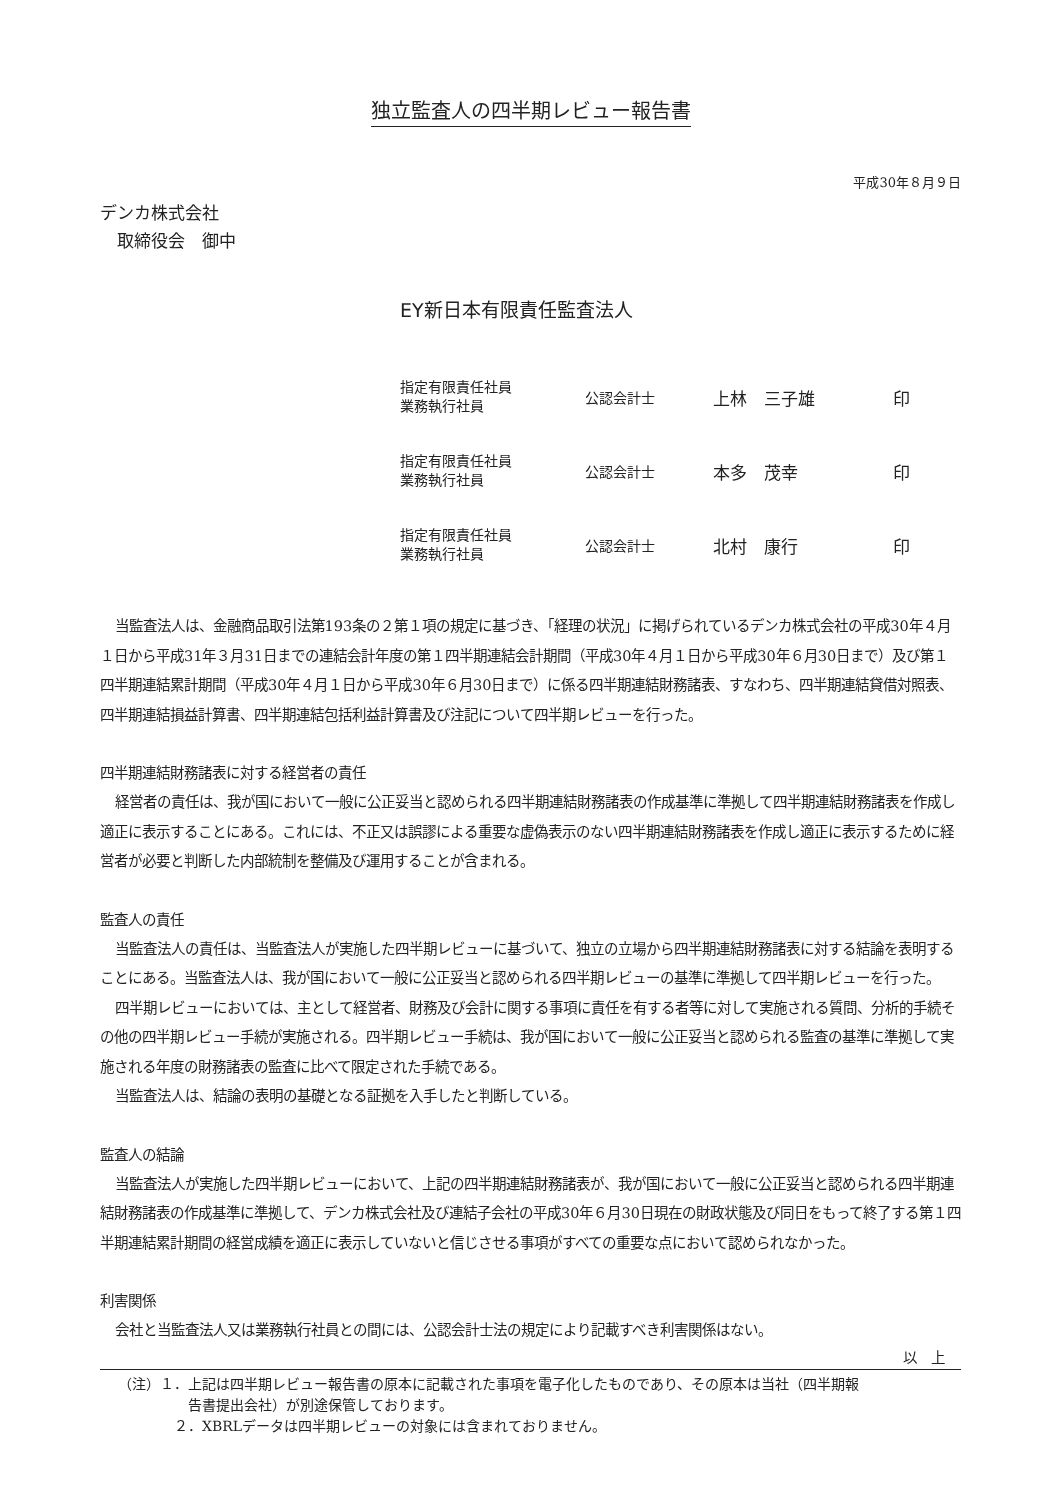独立監査人の四半期レビュー報告書
平成30年８月９日
デンカ株式会社
　取締役会　御中
EY新日本有限責任監査法人
| 指定有限責任社員 業務執行社員 | 公認会計士 | 上林 三子雄 | 印 |
| 指定有限責任社員 業務執行社員 | 公認会計士 | 本多 茂幸 | 印 |
| 指定有限責任社員 業務執行社員 | 公認会計士 | 北村 康行 | 印 |
当監査法人は、金融商品取引法第193条の２第１項の規定に基づき、「経理の状況」に掲げられているデンカ株式会社の平成30年４月１日から平成31年３月31日までの連結会計年度の第１四半期連結会計期間（平成30年４月１日から平成30年６月30日まで）及び第１四半期連結累計期間（平成30年４月１日から平成30年６月30日まで）に係る四半期連結財務諸表、すなわち、四半期連結貸借対照表、四半期連結損益計算書、四半期連結包括利益計算書及び注記について四半期レビューを行った。
四半期連結財務諸表に対する経営者の責任
経営者の責任は、我が国において一般に公正妥当と認められる四半期連結財務諸表の作成基準に準拠して四半期連結財務諸表を作成し適正に表示することにある。これには、不正又は誤謬による重要な虚偽表示のない四半期連結財務諸表を作成し適正に表示するために経営者が必要と判断した内部統制を整備及び運用することが含まれる。
監査人の責任
当監査法人の責任は、当監査法人が実施した四半期レビューに基づいて、独立の立場から四半期連結財務諸表に対する結論を表明することにある。当監査法人は、我が国において一般に公正妥当と認められる四半期レビューの基準に準拠して四半期レビューを行った。
四半期レビューにおいては、主として経営者、財務及び会計に関する事項に責任を有する者等に対して実施される質問、分析的手続その他の四半期レビュー手続が実施される。四半期レビュー手続は、我が国において一般に公正妥当と認められる監査の基準に準拠して実施される年度の財務諸表の監査に比べて限定された手続である。
当監査法人は、結論の表明の基礎となる証拠を入手したと判断している。
監査人の結論
当監査法人が実施した四半期レビューにおいて、上記の四半期連結財務諸表が、我が国において一般に公正妥当と認められる四半期連結財務諸表の作成基準に準拠して、デンカ株式会社及び連結子会社の平成30年６月30日現在の財政状態及び同日をもって終了する第１四半期連結累計期間の経営成績を適正に表示していないと信じさせる事項がすべての重要な点において認められなかった。
利害関係
会社と当監査法人又は業務執行社員との間には、公認会計士法の規定により記載すべき利害関係はない。
以　上
（注）１．上記は四半期レビュー報告書の原本に記載された事項を電子化したものであり、その原本は当社（四半期報
告書提出会社）が別途保管しております。
２．XBRLデータは四半期レビューの対象には含まれておりません。